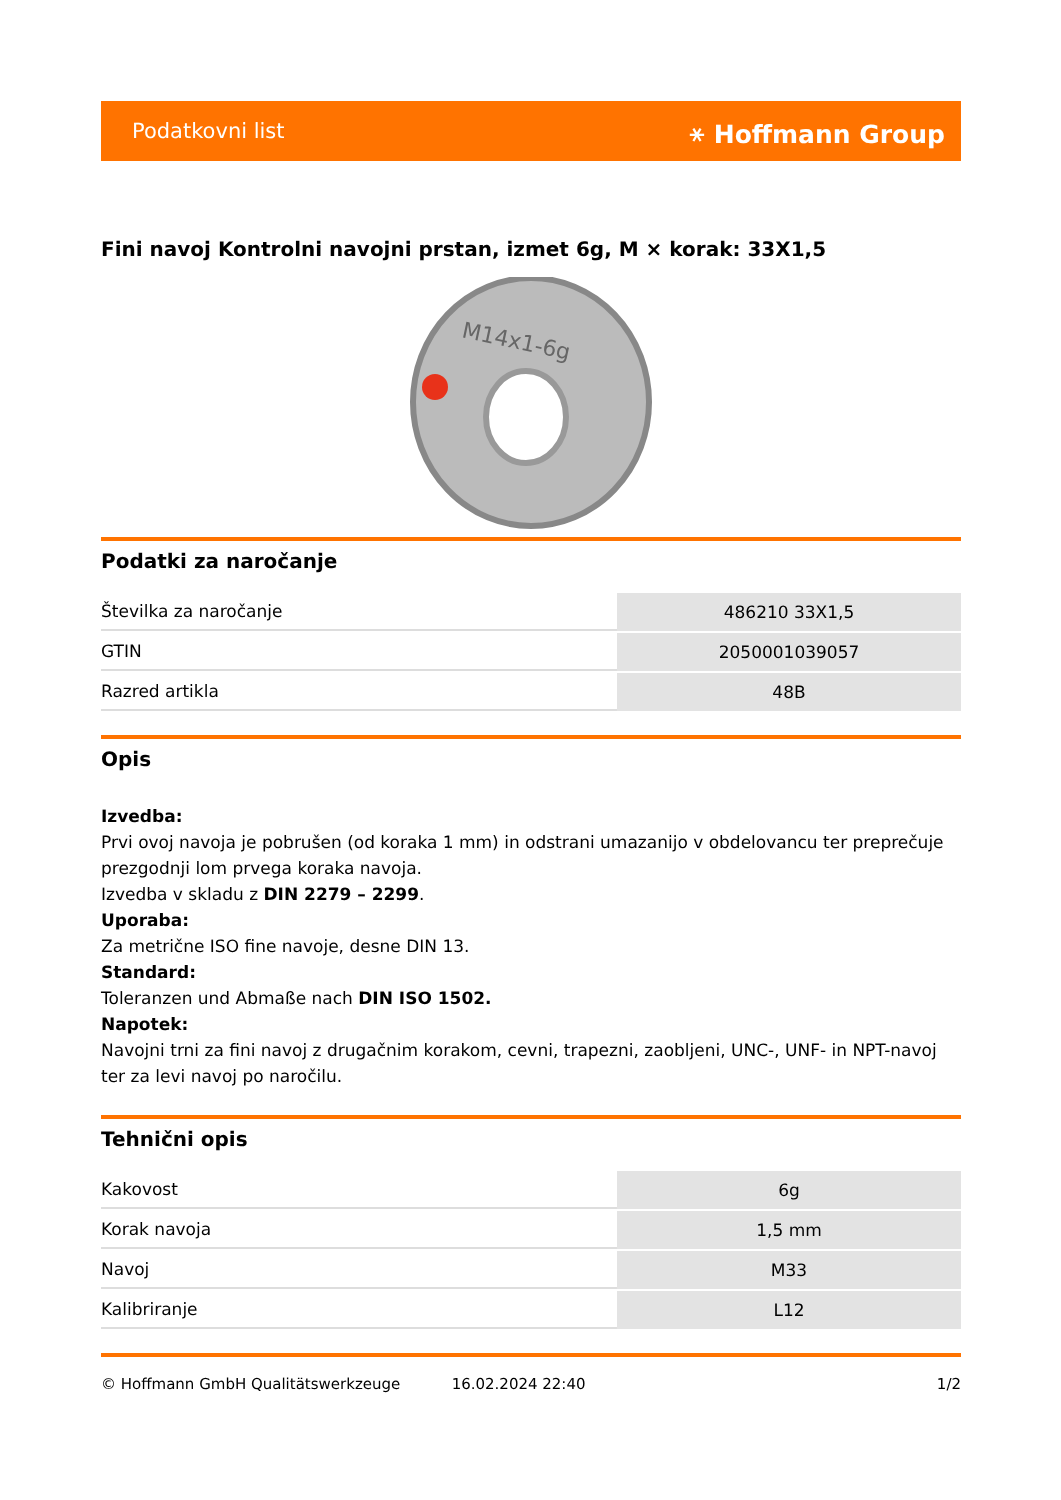Podatkovni list ⚹ Hoffmann Group
Fini navoj Kontrolni navojni prstan, izmet 6g, M × korak: 33X1,5
M14x1-6g
Podatki za naročanje
| Številka za naročanje | 486210 33X1,5 |
| GTIN | 2050001039057 |
| Razred artikla | 48B |
Opis
Izvedba:
Prvi ovoj navoja je pobrušen (od koraka 1 mm) in odstrani umazanijo v obdelovancu ter preprečuje prezgodnji lom prvega koraka navoja.
Izvedba v skladu z DIN 2279 – 2299.
Uporaba:
Za metrične ISO fine navoje, desne DIN 13.
Standard:
Toleranzen und Abmaße nach DIN ISO 1502.
Napotek:
Navojni trni za fini navoj z drugačnim korakom, cevni, trapezni, zaobljeni, UNC-, UNF- in NPT-navoj ter za levi navoj po naročilu.
Tehnični opis
| Kakovost | 6g |
| Korak navoja | 1,5 mm |
| Navoj | M33 |
| Kalibriranje | L12 |
© Hoffmann GmbH Qualitätswerkzeuge 16.02.2024 22:40 1/2